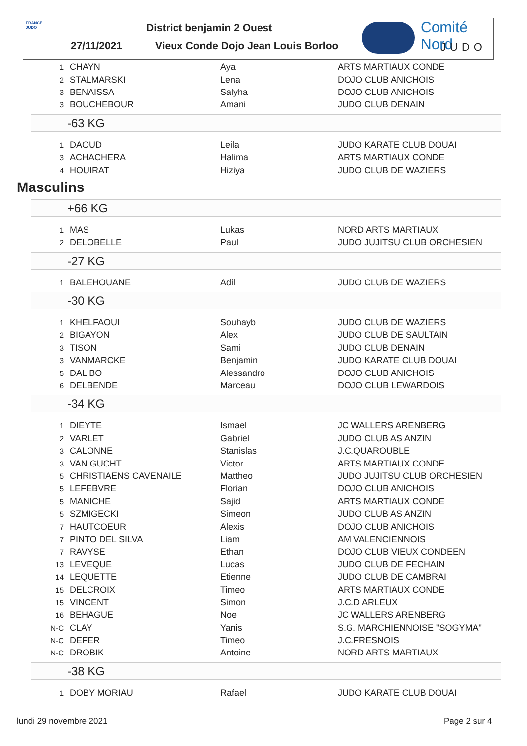FRANCE JUDO
District benjamin 2 Ouest
27/11/2021
Vieux Conde Dojo Jean Louis Borloo
Comité Nord
JUDO
| 1 | CHAYN | Aya | ARTS MARTIAUX CONDE |
| 2 | STALMARSKI | Lena | DOJO CLUB ANICHOIS |
| 3 | BENAISSA | Salyha | DOJO CLUB ANICHOIS |
| 3 | BOUCHEBOUR | Amani | JUDO CLUB DENAIN |
-63 KG
| 1 | DAOUD | Leila | JUDO KARATE CLUB DOUAI |
| 3 | ACHACHERA | Halima | ARTS MARTIAUX CONDE |
| 4 | HOUIRAT | Hiziya | JUDO CLUB DE WAZIERS |
Masculins
+66 KG
| 1 | MAS | Lukas | NORD ARTS MARTIAUX |
| 2 | DELOBELLE | Paul | JUDO JUJITSU CLUB ORCHESIEN |
-27 KG
| 1 | BALEHOUANE | Adil | JUDO CLUB DE WAZIERS |
-30 KG
| 1 | KHELFAOUI | Souhayb | JUDO CLUB DE WAZIERS |
| 2 | BIGAYON | Alex | JUDO CLUB DE SAULTAIN |
| 3 | TISON | Sami | JUDO CLUB DENAIN |
| 3 | VANMARCKE | Benjamin | JUDO KARATE CLUB DOUAI |
| 5 | DAL BO | Alessandro | DOJO CLUB ANICHOIS |
| 6 | DELBENDE | Marceau | DOJO CLUB LEWARDOIS |
-34 KG
| 1 | DIEYTE | Ismael | JC WALLERS ARENBERG |
| 2 | VARLET | Gabriel | JUDO CLUB AS ANZIN |
| 3 | CALONNE | Stanislas | J.C.QUAROUBLE |
| 3 | VAN GUCHT | Victor | ARTS MARTIAUX CONDE |
| 5 | CHRISTIAENS CAVENAILE | Mattheo | JUDO JUJITSU CLUB ORCHESIEN |
| 5 | LEFEBVRE | Florian | DOJO CLUB ANICHOIS |
| 5 | MANICHE | Sajid | ARTS MARTIAUX CONDE |
| 5 | SZMIGECKI | Simeon | JUDO CLUB AS ANZIN |
| 7 | HAUTCOEUR | Alexis | DOJO CLUB ANICHOIS |
| 7 | PINTO DEL SILVA | Liam | AM VALENCIENNOIS |
| 7 | RAVYSE | Ethan | DOJO CLUB VIEUX CONDEEN |
| 13 | LEVEQUE | Lucas | JUDO CLUB DE FECHAIN |
| 14 | LEQUETTE | Etienne | JUDO CLUB DE CAMBRAI |
| 15 | DELCROIX | Timeo | ARTS MARTIAUX CONDE |
| 15 | VINCENT | Simon | J.C.D ARLEUX |
| 16 | BEHAGUE | Noe | JC WALLERS ARENBERG |
| N-C | CLAY | Yanis | S.G. MARCHIENNOISE "SOGYMA" |
| N-C | DEFER | Timeo | J.C.FRESNOIS |
| N-C | DROBIK | Antoine | NORD ARTS MARTIAUX |
-38 KG
| 1 | DOBY MORIAU | Rafael | JUDO KARATE CLUB DOUAI |
lundi 29 novembre 2021 Page 2 sur 4